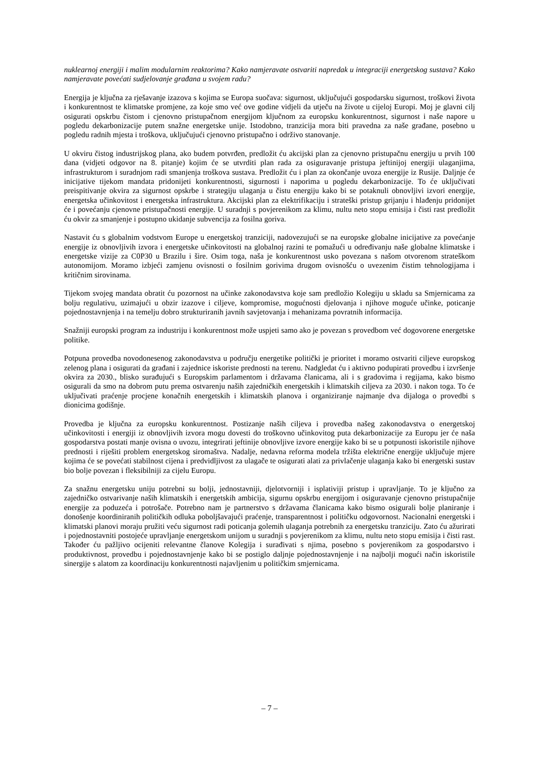nuklearnoj energiji i malim modularnim reaktorima? Kako namjeravate ostvariti napredak u integraciji energetskog sustava? Kako namjeravate povećati sudjelovanje građana u svojem radu?
Energija je ključna za rješavanje izazova s kojima se Europa suočava: sigurnost, uključujući gospodarsku sigurnost, troškovi života i konkurentnost te klimatske promjene, za koje smo već ove godine vidjeli da utječu na živote u cijeloj Europi. Moj je glavni cilj osigurati opskrbu čistom i cjenovno pristupačnom energijom ključnom za europsku konkurentnost, sigurnost i naše napore u pogledu dekarbonizacije putem snažne energetske unije. Istodobno, tranzicija mora biti pravedna za naše građane, posebno u pogledu radnih mjesta i troškova, uključujući cjenovno pristupačno i održivo stanovanje.
U okviru čistog industrijskog plana, ako budem potvrđen, predložit ću akcijski plan za cjenovno pristupačnu energiju u prvih 100 dana (vidjeti odgovor na 8. pitanje) kojim će se utvrditi plan rada za osiguravanje pristupa jeftinijoj energiji ulaganjima, infrastrukturom i suradnjom radi smanjenja troškova sustava. Predložit ću i plan za okončanje uvoza energije iz Rusije. Daljnje će inicijative tijekom mandata pridonijeti konkurentnosti, sigurnosti i naporima u pogledu dekarbonizacije. To će uključivati preispitivanje okvira za sigurnost opskrbe i strategiju ulaganja u čistu energiju kako bi se potaknuli obnovljivi izvori energije, energetska učinkovitost i energetska infrastruktura. Akcijski plan za elektrifikaciju i strateški pristup grijanju i hlađenju pridonijet će i povećanju cjenovne pristupačnosti energije. U suradnji s povjerenikom za klimu, nultu neto stopu emisija i čisti rast predložit ću okvir za smanjenje i postupno ukidanje subvencija za fosilna goriva.
Nastavit ću s globalnim vodstvom Europe u energetskoj tranziciji, nadovezujući se na europske globalne inicijative za povećanje energije iz obnovljivih izvora i energetske učinkovitosti na globalnoj razini te pomažući u određivanju naše globalne klimatske i energetske vizije za C0P30 u Brazilu i šire. Osim toga, naša je konkurentnost usko povezana s našom otvorenom strateškom autonomijom. Moramo izbjeći zamjenu ovisnosti o fosilnim gorivima drugom ovisnošću o uvezenim čistim tehnologijama i kritičnim sirovinama.
Tijekom svojeg mandata obratit ću pozornost na učinke zakonodavstva koje sam predložio Kolegiju u skladu sa Smjernicama za bolju regulativu, uzimajući u obzir izazove i ciljeve, kompromise, mogućnosti djelovanja i njihove moguće učinke, poticanje pojednostavnjenja i na temelju dobro strukturiranih javnih savjetovanja i mehanizama povratnih informacija.
Snažniji europski program za industriju i konkurentnost može uspjeti samo ako je povezan s provedbom već dogovorene energetske politike.
Potpuna provedba novodonesenog zakonodavstva u području energetike politički je prioritet i moramo ostvariti ciljeve europskog zelenog plana i osigurati da građani i zajednice iskoriste prednosti na terenu. Nadgledat ću i aktivno podupirati provedbu i izvršenje okvira za 2030., blisko surađujući s Europskim parlamentom i državama članicama, ali i s gradovima i regijama, kako bismo osigurali da smo na dobrom putu prema ostvarenju naših zajedničkih energetskih i klimatskih ciljeva za 2030. i nakon toga. To će uključivati praćenje procjene konačnih energetskih i klimatskih planova i organiziranje najmanje dva dijaloga o provedbi s dionicima godišnje.
Provedba je ključna za europsku konkurentnost. Postizanje naših ciljeva i provedba našeg zakonodavstva o energetskoj učinkovitosti i energiji iz obnovljivih izvora mogu dovesti do troškovno učinkovitog puta dekarbonizacije za Europu jer će naša gospodarstva postati manje ovisna o uvozu, integrirati jeftinije obnovljive izvore energije kako bi se u potpunosti iskoristile njihove prednosti i riješiti problem energetskog siromaštva. Nadalje, nedavna reforma modela tržišta električne energije uključuje mjere kojima će se povećati stabilnost cijena i predvidljivost za ulagače te osigurati alati za privlačenje ulaganja kako bi energetski sustav bio bolje povezan i fleksibilniji za cijelu Europu.
Za snažnu energetsku uniju potrebni su bolji, jednostavniji, djelotvorniji i isplativiji pristup i upravljanje. To je ključno za zajedničko ostvarivanje naših klimatskih i energetskih ambicija, sigurnu opskrbu energijom i osiguravanje cjenovno pristupačnije energije za poduzeća i potrošače. Potrebno nam je partnerstvo s državama članicama kako bismo osigurali bolje planiranje i donošenje koordiniranih političkih odluka poboljšavajući praćenje, transparentnost i političku odgovornost. Nacionalni energetski i klimatski planovi moraju pružiti veću sigurnost radi poticanja golemih ulaganja potrebnih za energetsku tranziciju. Zato ću ažurirati i pojednostavniti postojeće upravljanje energetskom unijom u suradnji s povjerenikom za klimu, nultu neto stopu emisija i čisti rast. Također ću pažljivo ocijeniti relevantne članove Kolegija i surađivati s njima, posebno s povjerenikom za gospodarstvo i produktivnost, provedbu i pojednostavnjenje kako bi se postiglo daljnje pojednostavnjenje i na najbolji mogući način iskoristile sinergije s alatom za koordinaciju konkurentnosti najavljenim u političkim smjernicama.
– 7 –